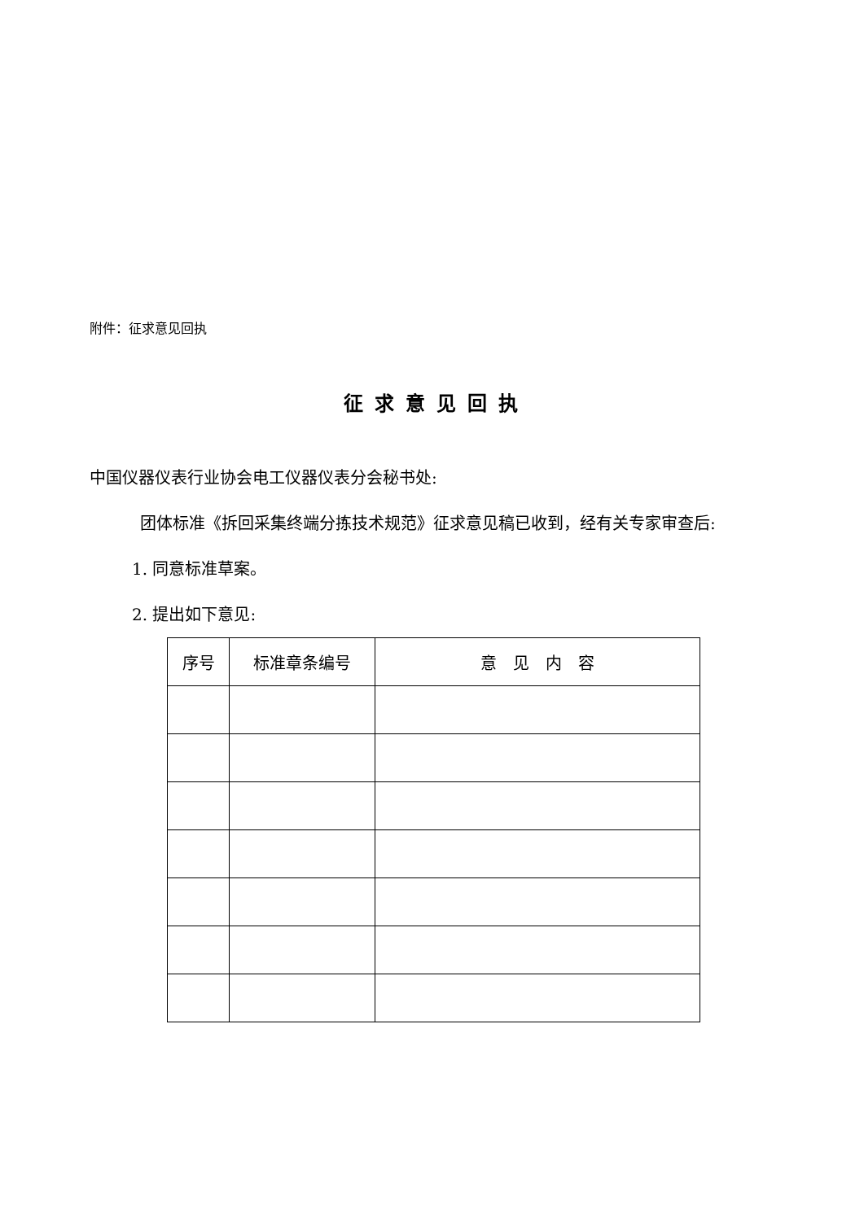附件：征求意见回执
征求意见回执
中国仪器仪表行业协会电工仪器仪表分会秘书处:
团体标准《拆回采集终端分拣技术规范》征求意见稿已收到，经有关专家审查后:
1. 同意标准草案。
2. 提出如下意见:
| 序号 | 标准章条编号 | 意 见 内 容 |
| --- | --- | --- |